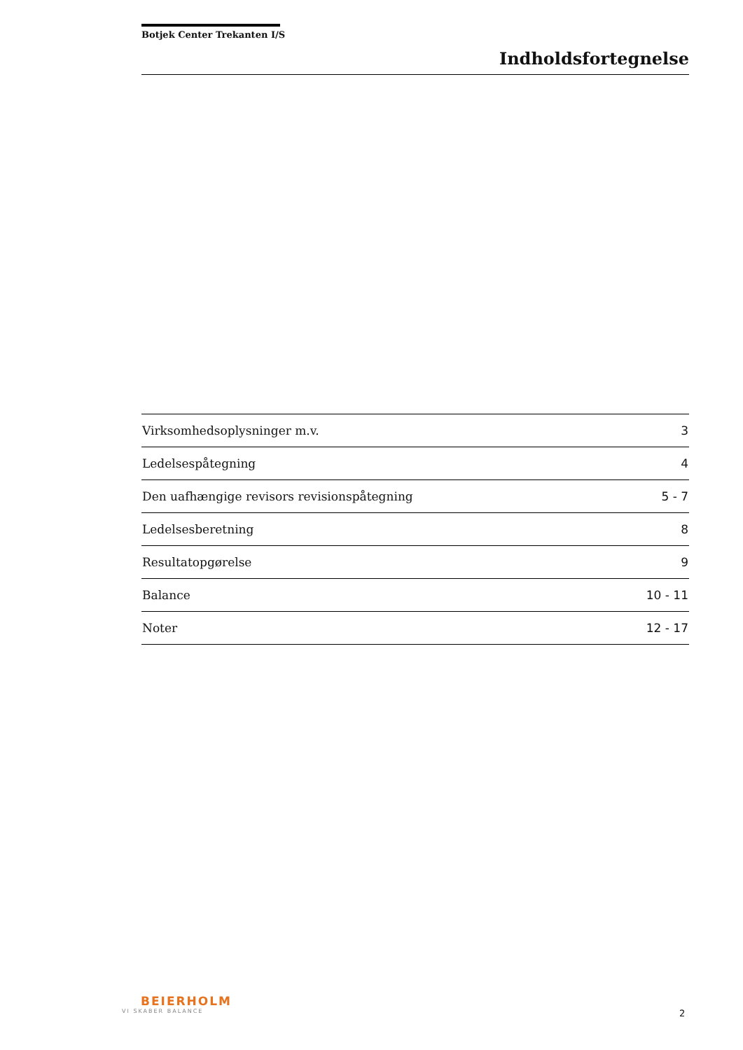Botjek Center Trekanten I/S
Indholdsfortegnelse
| Virksomhedsoplysninger m.v. | 3 |
| Ledelsespåtegning | 4 |
| Den uafhængige revisors revisionspåtegning | 5 - 7 |
| Ledelsesberetning | 8 |
| Resultatopgørelse | 9 |
| Balance | 10 - 11 |
| Noter | 12 - 17 |
BEIERHOLM
VI SKABER BALANCE
2